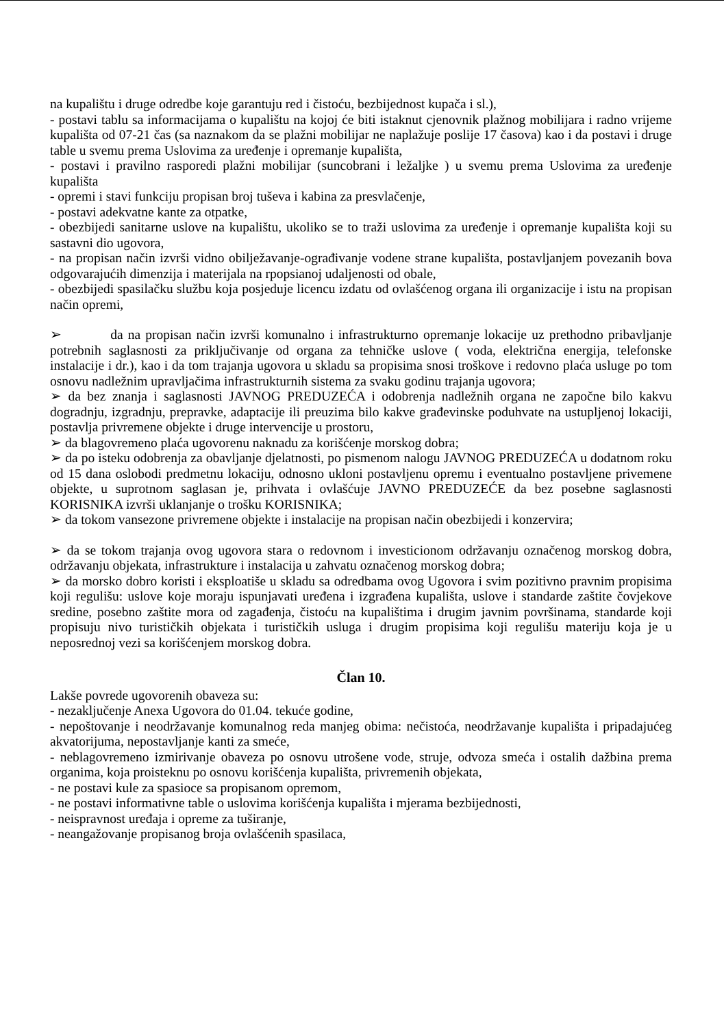na kupalištu i druge odredbe koje garantuju red i čistoću, bezbijednost kupača i sl.),
- postavi tablu sa informacijama o kupalištu na kojoj će biti istaknut cjenovnik plažnog mobilijara i radno vrijeme kupališta od 07-21 čas (sa naznakom da se plažni mobilijar ne naplažuje poslije 17 časova) kao i da postavi i druge table u svemu prema Uslovima za uređenje i opremanje kupališta,
- postavi i pravilno rasporedi plažni mobilijar (suncobrani i ležaljke ) u svemu prema Uslovima za uređenje kupališta
- opremi i stavi funkciju propisan broj tuševa i kabina za presvlačenje,
- postavi adekvatne kante za otpatke,
- obezbijedi sanitarne uslove na kupalištu, ukoliko se to traži uslovima za uređenje i opremanje kupališta koji su sastavni dio ugovora,
- na propisan način izvrši vidno obilježavanje-ograđivanje vodene strane kupališta, postavljanjem povezanih bova odgovarajućih dimenzija i materijala na rpopsianoj udaljenosti od obale,
- obezbijedi spasilačku službu koja posjeduje licencu izdatu od ovlašćenog organa ili organizacije i istu na propisan način opremi,
➢ da na propisan način izvrši komunalno i infrastrukturno opremanje lokacije uz prethodno pribavljanje potrebnih saglasnosti za priključivanje od organa za tehničke uslove ( voda, električna energija, telefonske instalacije i dr.), kao i da tom trajanja ugovora u skladu sa propisima snosi troškove i redovno plaća usluge po tom osnovu nadležnim upravljačima infrastrukturnih sistema za svaku godinu trajanja ugovora;
➢ da bez znanja i saglasnosti JAVNOG PREDUZEĆA i odobrenja nadležnih organa ne započne bilo kakvu dogradnju, izgradnju, prepravke, adaptacije ili preuzima bilo kakve građevinske poduhvate na ustupljenoj lokaciji, postavlja privremene objekte i druge intervencije u prostoru,
➢ da blagovremeno plaća ugovorenu naknadu za korišćenje morskog dobra;
➢ da po isteku odobrenja za obavljanje djelatnosti, po pismenom nalogu JAVNOG PREDUZEĆA u dodatnom roku od 15 dana oslobodi predmetnu lokaciju, odnosno ukloni postavljenu opremu i eventualno postavljene privemene objekte, u suprotnom saglasan je, prihvata i ovlašćuje JAVNO PREDUZEĆE da bez posebne saglasnosti KORISNIKA izvrši uklanjanje o trošku KORISNIKA;
➢ da tokom vansezone privremene objekte i instalacije na propisan način obezbijedi i konzervira;
➢ da se tokom trajanja ovog ugovora stara o redovnom i investicionom održavanju označenog morskog dobra, održavanju objekata, infrastrukture i instalacija u zahvatu označenog morskog dobra;
➢ da morsko dobro koristi i eksploatiše u skladu sa odredbama ovog Ugovora i svim pozitivno pravnim propisima koji regulišu: uslove koje moraju ispunjavati uređena i izgrađena kupališta, uslove i standarde zaštite čovjekove sredine, posebno zaštite mora od zagađenja, čistoću na kupalištima i drugim javnim površinama, standarde koji propisuju nivo turističkih objekata i turističkih usluga i drugim propisima koji regulišu materiju koja je u neposrednoj vezi sa korišćenjem morskog dobra.
Član 10.
Lakše povrede ugovorenih obaveza su:
- nezaključenje Anexa Ugovora do 01.04. tekuće godine,
- nepoštovanje i neodržavanje komunalnog reda manjeg obima: nečistoća, neodržavanje kupališta i pripadajućeg akvatorijuma, nepostavljanje kanti za smeće,
- neblagovremeno izmirivanje obaveza po osnovu utrošene vode, struje, odvoza smeća i ostalih dažbina prema organima, koja proisteknu po osnovu korišćenja kupališta, privremenih objekata,
- ne postavi kule za spasioce sa propisanom opremom,
- ne postavi informativne table o uslovima korišćenja kupališta i mjerama bezbijednosti,
- neispravnost uređaja i opreme za tuširanje,
- neangažovanje propisanog broja ovlašćenih spasilaca,